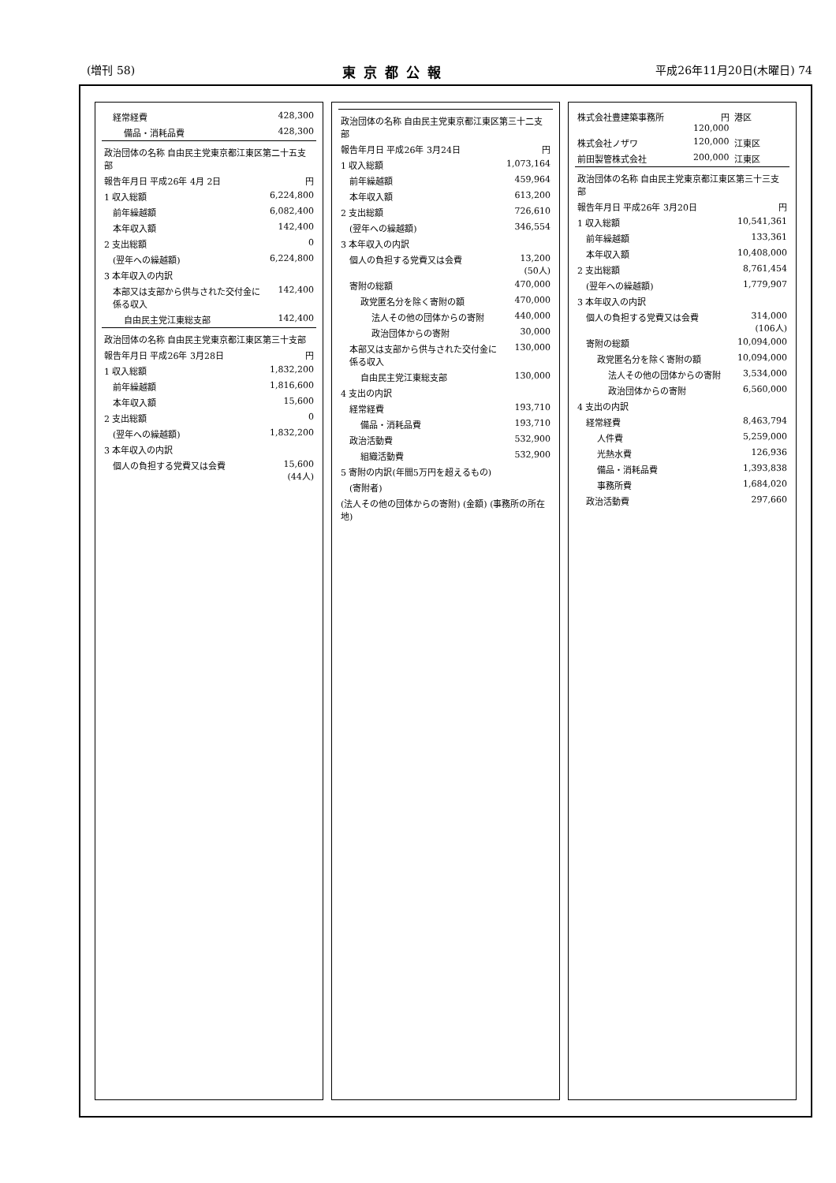(増刊 58) 東京都公報 平成26年11月20日(木曜日) 74
| 経常経費 | 428,300 |
| 備品・消耗品費 | 428,300 |
| 政治団体の名称 自由民主党東京都江東区第二十五支部 | |
| 報告年月日 平成26年 4月 2日 | 円 |
| 1 収入総額 | 6,224,800 |
| 前年繰越額 | 6,082,400 |
| 本年収入額 | 142,400 |
| 2 支出総額 | 0 |
| (翌年への繰越額) | 6,224,800 |
| 3 本年収入の内訳 | |
| 本部又は支部から供与された交付金に係る収入 | 142,400 |
| 自由民主党江東総支部 | 142,400 |
| 政治団体の名称 自由民主党東京都江東区第三十支部 | |
| 報告年月日 平成26年 3月28日 | 円 |
| 1 収入総額 | 1,832,200 |
| 前年繰越額 | 1,816,600 |
| 本年収入額 | 15,600 |
| 2 支出総額 | 0 |
| (翌年への繰越額) | 1,832,200 |
| 3 本年収入の内訳 | |
| 個人の負担する党費又は会費 | 15,600 (44人) |
| 政治団体の名称 自由民主党東京都江東区第三十二支部 | |
| 報告年月日 平成26年 3月24日 | 円 |
| 1 収入総額 | 1,073,164 |
| 前年繰越額 | 459,964 |
| 本年収入額 | 613,200 |
| 2 支出総額 | 726,610 |
| (翌年への繰越額) | 346,554 |
| 3 本年収入の内訳 | |
| 個人の負担する党費又は会費 | 13,200 (50人) |
| 寄附の総額 | 470,000 |
| 政党匿名分を除く寄附の額 | 470,000 |
| 法人その他の団体からの寄附 | 440,000 |
| 政治団体からの寄附 | 30,000 |
| 本部又は支部から供与された交付金に係る収入 | 130,000 |
| 自由民主党江東総支部 | 130,000 |
| 4 支出の内訳 | |
| 経常経費 | 193,710 |
| 備品・消耗品費 | 193,710 |
| 政治活動費 | 532,900 |
| 組織活動費 | 532,900 |
| 5 寄附の内訳(年間5万円を超えるもの) | |
| (寄附者) | |
| (法人その他の団体からの寄附) (金額) (事務所の所在地) | |
| 株式会社豊建築事務所 | 円 120,000 | 港区 |
| 株式会社ノザワ | 120,000 | 江東区 |
| 前田製管株式会社 | 200,000 | 江東区 |
| 政治団体の名称 自由民主党東京都江東区第三十三支部 | | |
| 報告年月日 平成26年 3月20日 | | 円 |
| 1 収入総額 | | 10,541,361 |
| 前年繰越額 | | 133,361 |
| 本年収入額 | | 10,408,000 |
| 2 支出総額 | | 8,761,454 |
| (翌年への繰越額) | | 1,779,907 |
| 3 本年収入の内訳 | | |
| 個人の負担する党費又は会費 | | 314,000 (106人) |
| 寄附の総額 | | 10,094,000 |
| 政党匿名分を除く寄附の額 | | 10,094,000 |
| 法人その他の団体からの寄附 | | 3,534,000 |
| 政治団体からの寄附 | | 6,560,000 |
| 4 支出の内訳 | | |
| 経常経費 | | 8,463,794 |
| 人件費 | | 5,259,000 |
| 光熱水費 | | 126,936 |
| 備品・消耗品費 | | 1,393,838 |
| 事務所費 | | 1,684,020 |
| 政治活動費 | | 297,660 |